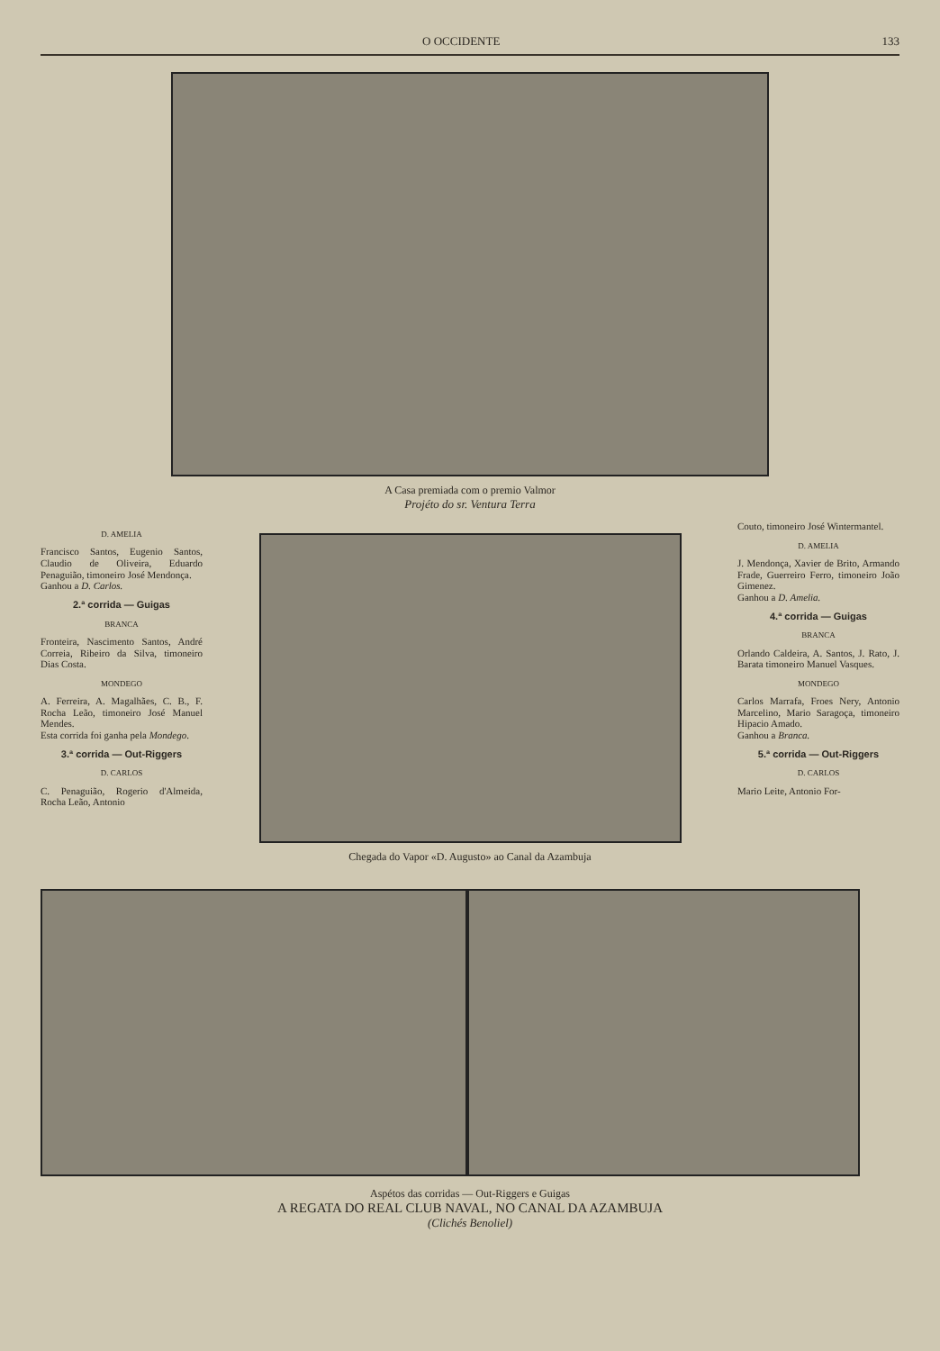O OCCIDENTE 133
A Casa premiada com o premio Valmor
Projéto do sr. Ventura Terra
D. AMELIA
Francisco Santos, Eugenio Santos, Claudio de Oliveira, Eduardo Penaguião, timoneiro José Mendonça.
Ganhou a D. Carlos.
2.ª corrida — Guigas
BRANCA
Fronteira, Nascimento Santos, André Correia, Ribeiro da Silva, timoneiro Dias Costa.
MONDEGO
A. Ferreira, A. Magalhães, C. B., F. Rocha Leão, timoneiro José Manuel Mendes.
Esta corrida foi ganha pela Mondego.
3.ª corrida — Out-Riggers
D. CARLOS
C. Penaguião, Rogerio d'Almeida, Rocha Leão, Antonio
Chegada do Vapor «D. Augusto» ao Canal da Azambuja
Couto, timoneiro José Wintermantel.
D. AMELIA
J. Mendonça, Xavier de Brito, Armando Frade, Guerreiro Ferro, timoneiro João Gimenez.
Ganhou a D. Amelia.
4.ª corrida — Guigas
BRANCA
Orlando Caldeira, A. Santos, J. Rato, J. Barata timoneiro Manuel Vasques.
MONDEGO
Carlos Marrafa, Froes Nery, Antonio Marcelino, Mario Saragoça, timoneiro Hipacio Amado.
Ganhou a Branca.
5.ª corrida — Out-Riggers
D. CARLOS
Mario Leite, Antonio For-
Aspétos das corridas — Out-Riggers e Guigas
A REGATA DO REAL CLUB NAVAL, NO CANAL DA AZAMBUJA
(Clichés Benoliel)